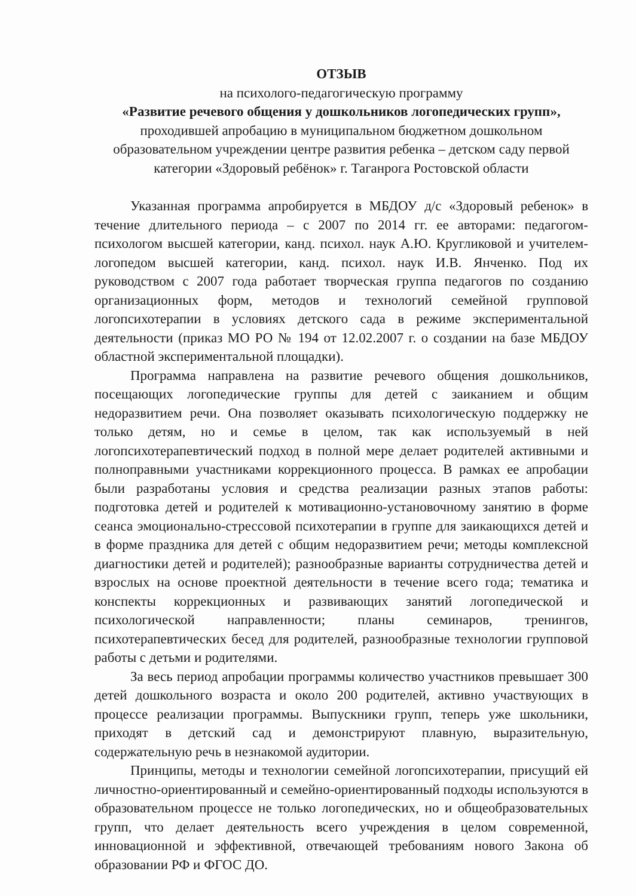ОТЗЫВ
на психолого-педагогическую программу
«Развитие речевого общения у дошкольников логопедических групп»,
проходившей апробацию в муниципальном бюджетном дошкольном образовательном учреждении центре развития ребенка – детском саду первой категории «Здоровый ребёнок» г. Таганрога Ростовской области
Указанная программа апробируется в МБДОУ д/с «Здоровый ребенок» в течение длительного периода – с 2007 по 2014 гг. ее авторами: педагогом-психологом высшей категории, канд. психол. наук А.Ю. Кругликовой и учителем-логопедом высшей категории, канд. психол. наук И.В. Янченко. Под их руководством с 2007 года работает творческая группа педагогов по созданию организационных форм, методов и технологий семейной групповой логопсихотерапии в условиях детского сада в режиме экспериментальной деятельности (приказ МО РО № 194 от 12.02.2007 г. о создании на базе МБДОУ областной экспериментальной площадки).
Программа направлена на развитие речевого общения дошкольников, посещающих логопедические группы для детей с заиканием и общим недоразвитием речи. Она позволяет оказывать психологическую поддержку не только детям, но и семье в целом, так как используемый в ней логопсихотерапевтический подход в полной мере делает родителей активными и полноправными участниками коррекционного процесса. В рамках ее апробации были разработаны условия и средства реализации разных этапов работы: подготовка детей и родителей к мотивационно-установочному занятию в форме сеанса эмоционально-стрессовой психотерапии в группе для заикающихся детей и в форме праздника для детей с общим недоразвитием речи; методы комплексной диагностики детей и родителей); разнообразные варианты сотрудничества детей и взрослых на основе проектной деятельности в течение всего года; тематика и конспекты коррекционных и развивающих занятий логопедической и психологической направленности; планы семинаров, тренингов, психотерапевтических бесед для родителей, разнообразные технологии групповой работы с детьми и родителями.
За весь период апробации программы количество участников превышает 300 детей дошкольного возраста и около 200 родителей, активно участвующих в процессе реализации программы. Выпускники групп, теперь уже школьники, приходят в детский сад и демонстрируют плавную, выразительную, содержательную речь в незнакомой аудитории.
Принципы, методы и технологии семейной логопсихотерапии, присущий ей личностно-ориентированный и семейно-ориентированный подходы используются в образовательном процессе не только логопедических, но и общеобразовательных групп, что делает деятельность всего учреждения в целом современной, инновационной и эффективной, отвечающей требованиям нового Закона об образовании РФ и ФГОС ДО.